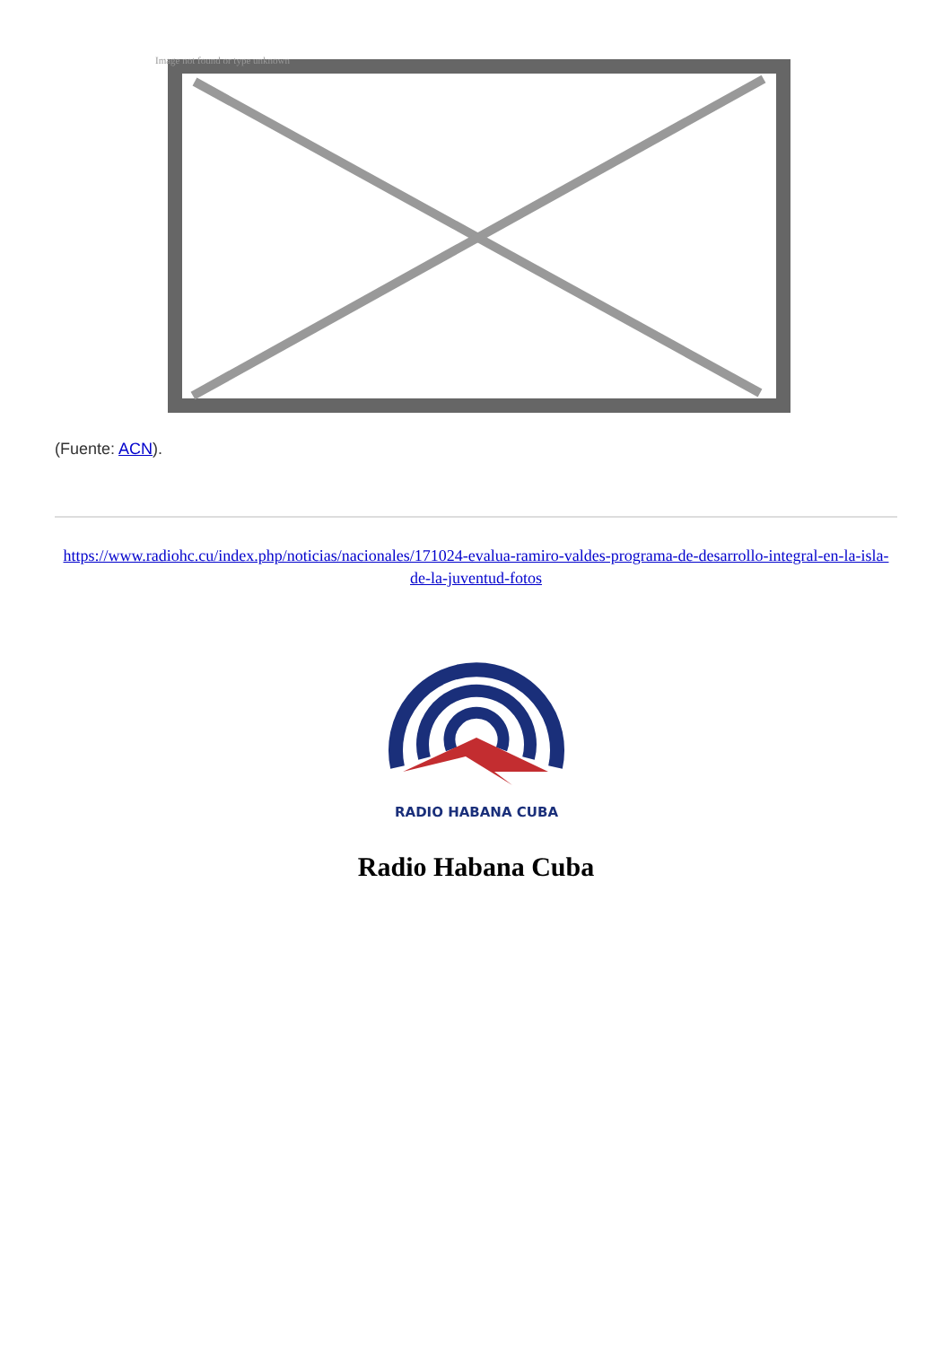Image not found or type unknown
(Fuente: ACN).
https://www.radiohc.cu/index.php/noticias/nacionales/171024-evalua-ramiro-valdes-programa-de-desarrollo-integral-en-la-isla-de-la-juventud-fotos
RADIO HABANA CUBA
Radio Habana Cuba